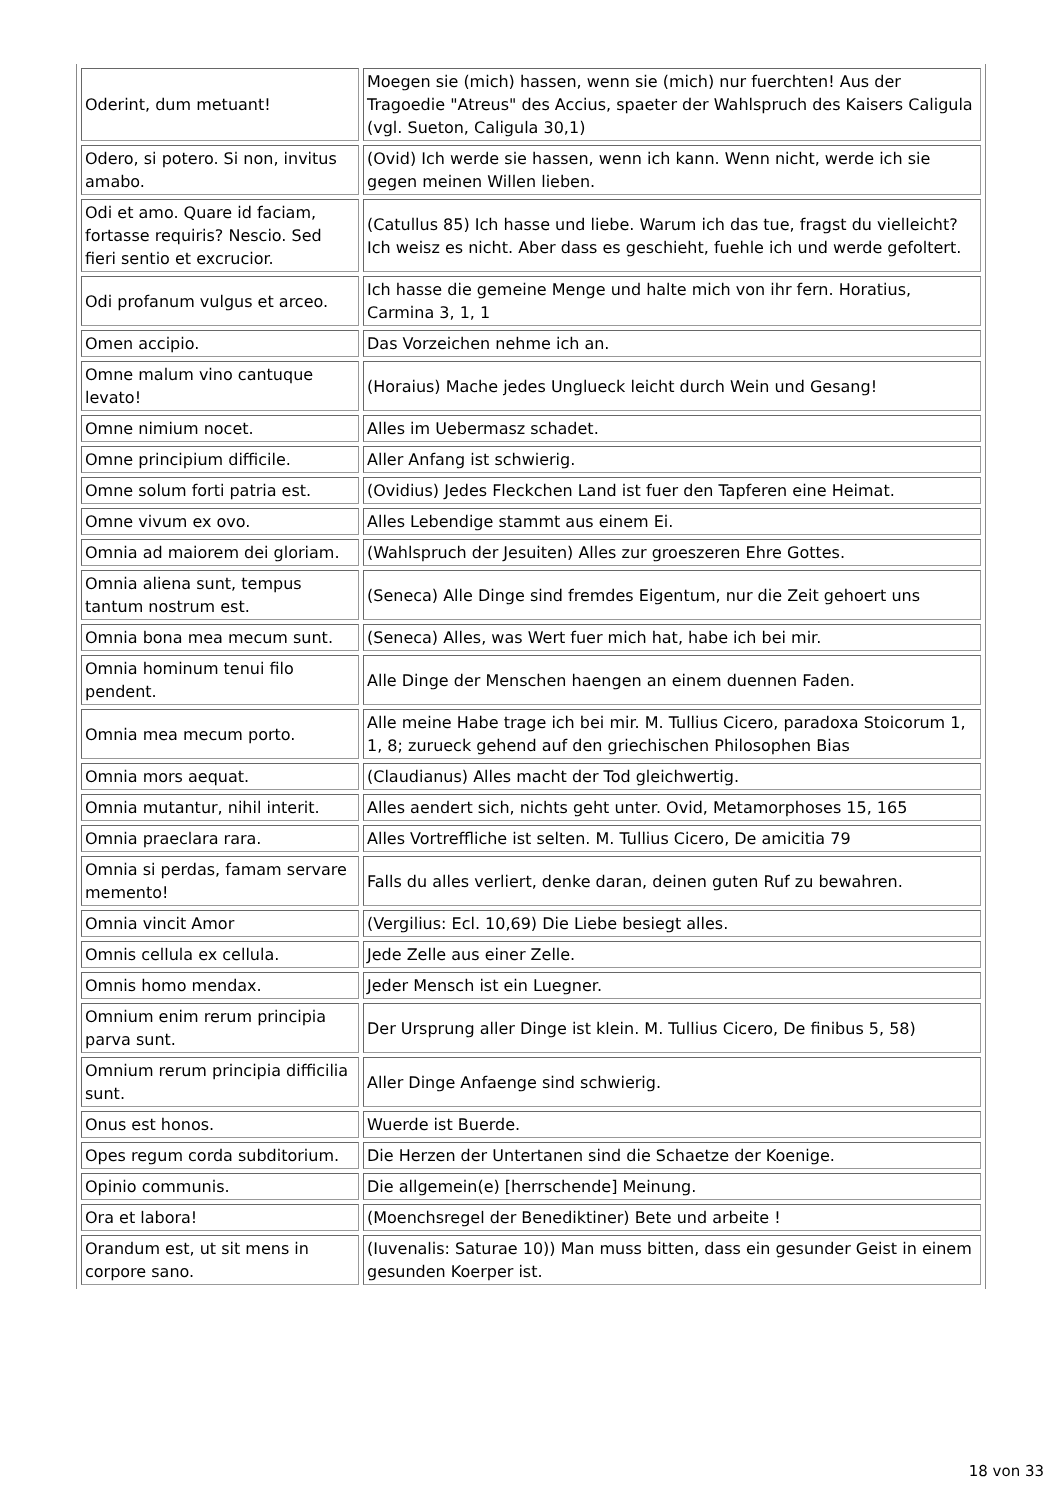| Oderint, dum metuant! | Moegen sie (mich) hassen, wenn sie (mich) nur fuerchten! Aus der Tragoedie "Atreus" des Accius, spaeter der Wahlspruch des Kaisers Caligula (vgl. Sueton, Caligula 30,1) |
| Odero, si potero. Si non, invitus amabo. | (Ovid) Ich werde sie hassen, wenn ich kann. Wenn nicht, werde ich sie gegen meinen Willen lieben. |
| Odi et amo. Quare id faciam, fortasse requiris? Nescio. Sed fieri sentio et excrucior. | (Catullus 85) Ich hasse und liebe. Warum ich das tue, fragst du vielleicht? Ich weisz es nicht. Aber dass es geschieht, fuehle ich und werde gefoltert. |
| Odi profanum vulgus et arceo. | Ich hasse die gemeine Menge und halte mich von ihr fern. Horatius, Carmina 3, 1, 1 |
| Omen accipio. | Das Vorzeichen nehme ich an. |
| Omne malum vino cantuque levato! | (Horaius) Mache jedes Unglueck leicht durch Wein und Gesang! |
| Omne nimium nocet. | Alles im Uebermasz schadet. |
| Omne principium difficile. | Aller Anfang ist schwierig. |
| Omne solum forti patria est. | (Ovidius) Jedes Fleckchen Land ist fuer den Tapferen eine Heimat. |
| Omne vivum ex ovo. | Alles Lebendige stammt aus einem Ei. |
| Omnia ad maiorem dei gloriam. | (Wahlspruch der Jesuiten) Alles zur groeszeren Ehre Gottes. |
| Omnia aliena sunt, tempus tantum nostrum est. | (Seneca) Alle Dinge sind fremdes Eigentum, nur die Zeit gehoert uns |
| Omnia bona mea mecum sunt. | (Seneca) Alles, was Wert fuer mich hat, habe ich bei mir. |
| Omnia hominum tenui filo pendent. | Alle Dinge der Menschen haengen an einem duennen Faden. |
| Omnia mea mecum porto. | Alle meine Habe trage ich bei mir. M. Tullius Cicero, paradoxa Stoicorum 1, 1, 8; zurueck gehend auf den griechischen Philosophen Bias |
| Omnia mors aequat. | (Claudianus) Alles macht der Tod gleichwertig. |
| Omnia mutantur, nihil interit. | Alles aendert sich, nichts geht unter. Ovid, Metamorphoses 15, 165 |
| Omnia praeclara rara. | Alles Vortreffliche ist selten. M. Tullius Cicero, De amicitia 79 |
| Omnia si perdas, famam servare memento! | Falls du alles verliert, denke daran, deinen guten Ruf zu bewahren. |
| Omnia vincit Amor | (Vergilius: Ecl. 10,69) Die Liebe besiegt alles. |
| Omnis cellula ex cellula. | Jede Zelle aus einer Zelle. |
| Omnis homo mendax. | Jeder Mensch ist ein Luegner. |
| Omnium enim rerum principia parva sunt. | Der Ursprung aller Dinge ist klein. M. Tullius Cicero, De finibus 5, 58) |
| Omnium rerum principia difficilia sunt. | Aller Dinge Anfaenge sind schwierig. |
| Onus est honos. | Wuerde ist Buerde. |
| Opes regum corda subditorium. | Die Herzen der Untertanen sind die Schaetze der Koenige. |
| Opinio communis. | Die allgemein(e) [herrschende] Meinung. |
| Ora et labora! | (Moenchsregel der Benediktiner) Bete und arbeite ! |
| Orandum est, ut sit mens in corpore sano. | (Iuvenalis: Saturae 10)) Man muss bitten, dass ein gesunder Geist in einem gesunden Koerper ist. |
18 von 33